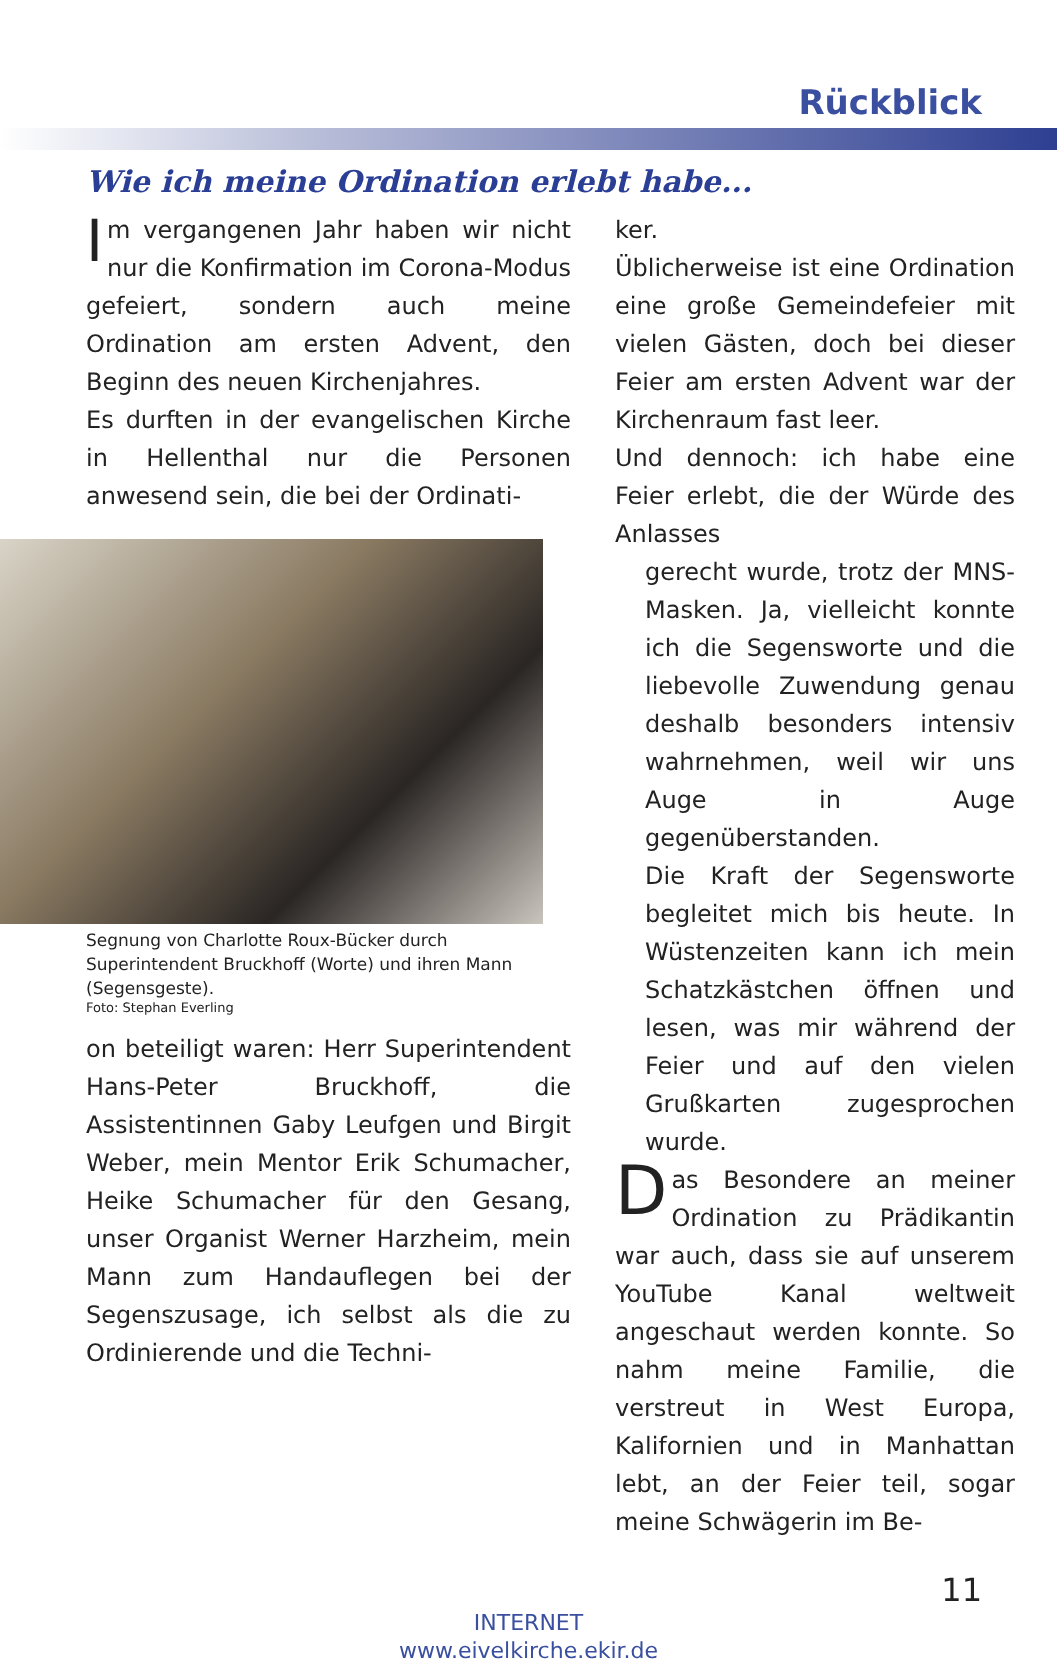Rückblick
Wie ich meine Ordination erlebt habe...
Im vergangenen Jahr haben wir nicht nur die Konfirmation im Corona-Modus gefeiert, sondern auch meine Ordination am ersten Advent, den Beginn des neuen Kirchenjahres.
Es durften in der evangelischen Kirche in Hellenthal nur die Personen anwesend sein, die bei der Ordinati-
Segnung von Charlotte Roux-Bücker durch Superintendent Bruckhoff (Worte) und ihren Mann (Segensgeste).
Foto: Stephan Everling
on beteiligt waren: Herr Superintendent Hans-Peter Bruckhoff, die Assistentinnen Gaby Leufgen und Birgit Weber, mein Mentor Erik Schumacher, Heike Schumacher für den Gesang, unser Organist Werner Harzheim, mein Mann zum Handauflegen bei der Segenszusage, ich selbst als die zu Ordinierende und die Techni-
ker.
Üblicherweise ist eine Ordination eine große Gemeindefeier mit vielen Gästen, doch bei dieser Feier am ersten Advent war der Kirchenraum fast leer.
Und dennoch: ich habe eine Feier erlebt, die der Würde des Anlasses
gerecht wurde, trotz der MNS-Masken. Ja, vielleicht konnte ich die Segensworte und die liebevolle Zuwendung genau deshalb besonders intensiv wahrnehmen, weil wir uns Auge in Auge gegenüberstanden.
Die Kraft der Segensworte begleitet mich bis heute. In Wüstenzeiten kann ich mein Schatzkästchen öffnen und lesen, was mir während der Feier und auf den vielen Grußkarten zugesprochen wurde.
Das Besondere an meiner Ordination zu Prädikantin war auch, dass sie auf unserem YouTube Kanal weltweit angeschaut werden konnte. So nahm meine Familie, die verstreut in West Europa, Kalifornien und in Manhattan lebt, an der Feier teil, sogar meine Schwägerin im Be-
11
INTERNET
www.eivelkirche.ekir.de